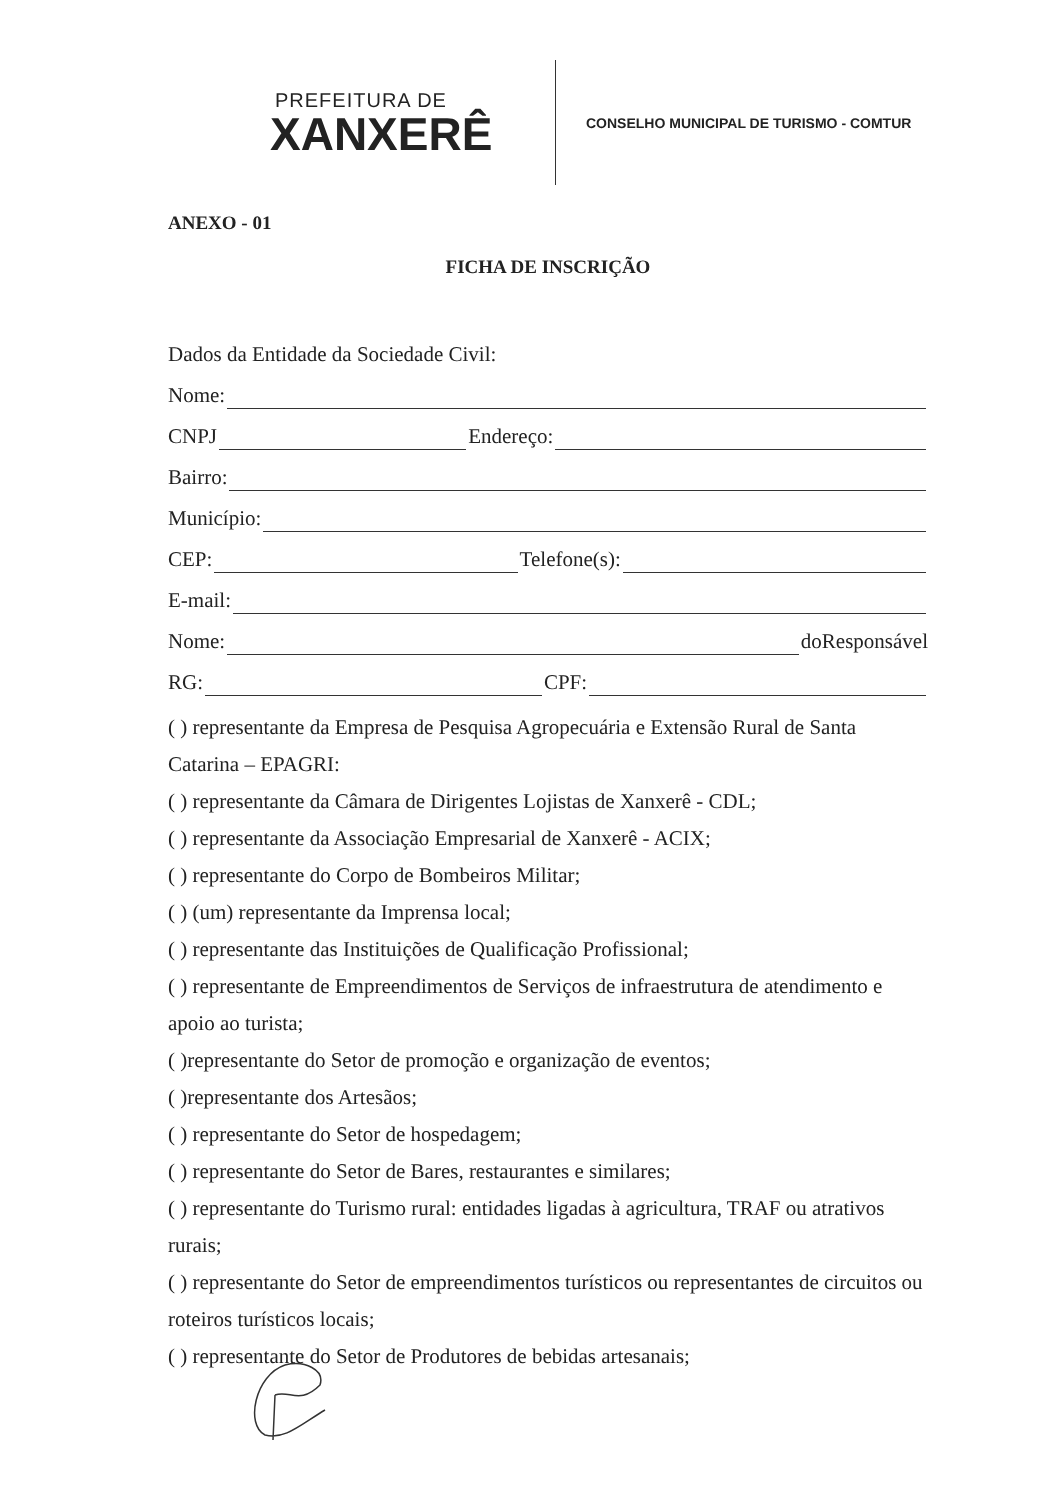PREFEITURA DE
XANXERÊ
CONSELHO MUNICIPAL DE TURISMO - COMTUR
ANEXO - 01
FICHA DE INSCRIÇÃO
Dados da Entidade da Sociedade Civil:
Nome:
CNPJ Endereço:
Bairro:
Município:
CEP: Telefone(s):
E-mail:
Nome: doResponsável
RG: CPF:
( ) representante da Empresa de Pesquisa Agropecuária e Extensão Rural de Santa Catarina – EPAGRI:
( ) representante da Câmara de Dirigentes Lojistas de Xanxerê - CDL;
( ) representante da Associação Empresarial de Xanxerê - ACIX;
( ) representante do Corpo de Bombeiros Militar;
( ) (um) representante da Imprensa local;
( ) representante das Instituições de Qualificação Profissional;
( ) representante de Empreendimentos de Serviços de infraestrutura de atendimento e apoio ao turista;
( )representante do Setor de promoção e organização de eventos;
( )representante dos Artesãos;
( ) representante do Setor de hospedagem;
( ) representante do Setor de Bares, restaurantes e similares;
( ) representante do Turismo rural: entidades ligadas à agricultura, TRAF ou atrativos rurais;
( ) representante do Setor de empreendimentos turísticos ou representantes de circuitos ou roteiros turísticos locais;
( ) representante do Setor de Produtores de bebidas artesanais;